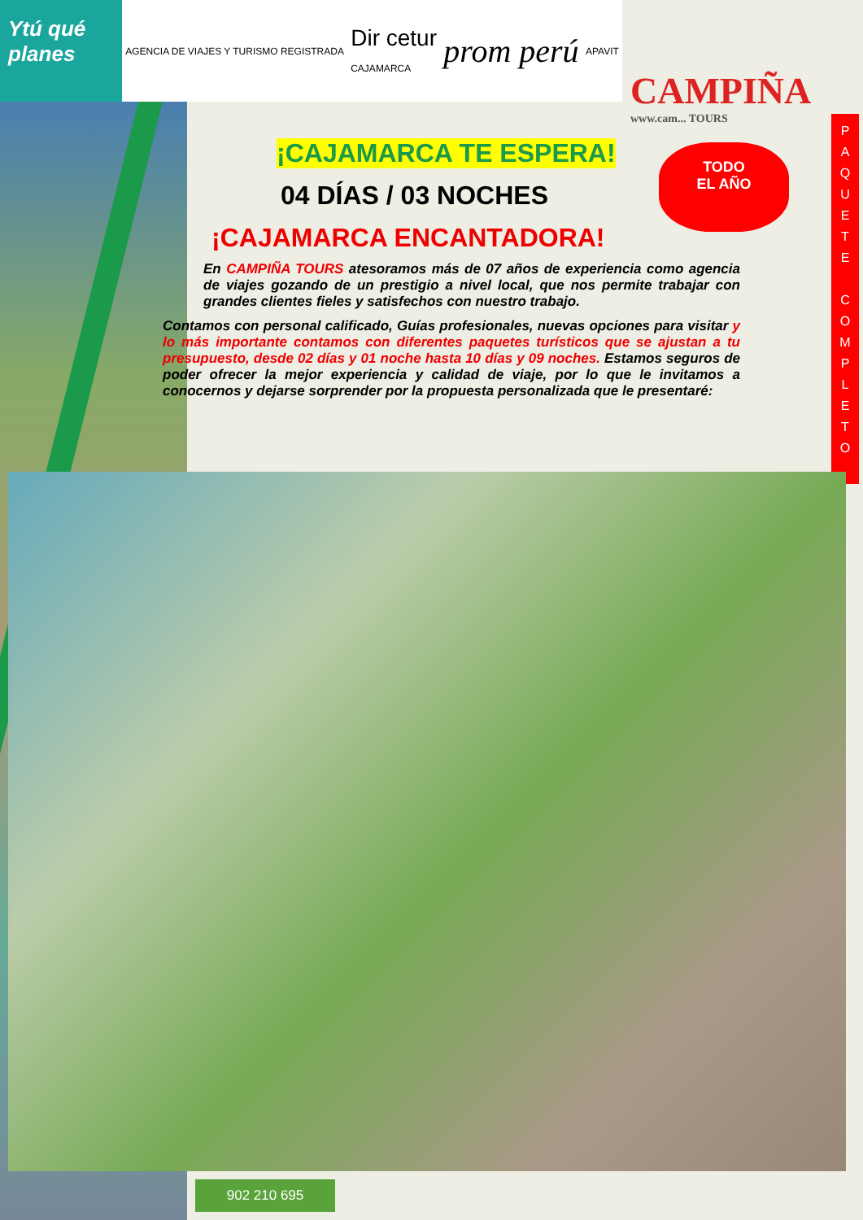Ytú qué planes
AGENCIA DE VIAJES Y TURISMO REGISTRADA Dir cetur
CAJAMARCA prom perú APAVIT
CAMPIÑA
www.cam... TOURS
TODO
EL AÑO
P
A
Q
U
E
T
E
C
O
M
P
L
E
T
O
¡CAJAMARCA TE ESPERA!
04 DÍAS / 03 NOCHES
¡CAJAMARCA ENCANTADORA!
En CAMPIÑA TOURS atesoramos más de 07 años de experiencia como agencia de viajes gozando de un prestigio a nivel local, que nos permite trabajar con grandes clientes fieles y satisfechos con nuestro trabajo.
Contamos con personal calificado, Guías profesionales, nuevas opciones para visitar y lo más importante contamos con diferentes paquetes turísticos que se ajustan a tu presupuesto, desde 02 días y 01 noche hasta 10 días y 09 noches. Estamos seguros de poder ofrecer la mejor experiencia y calidad de viaje, por lo que le invitamos a conocernos y dejarse sorprender por la propuesta personalizada que le presentaré:
902 210 695